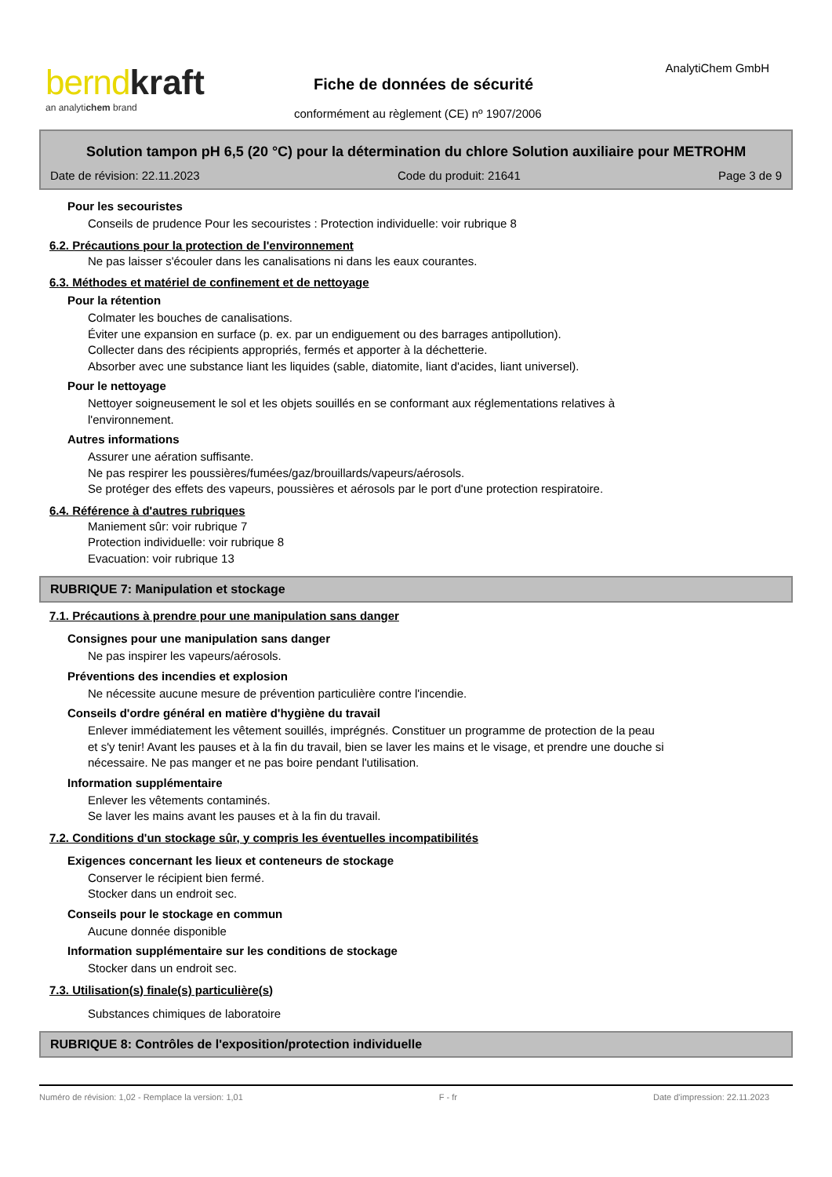bernd kraft
an analytichem brand
AnalytiChem GmbH
Fiche de données de sécurité
conformément au règlement (CE) nº 1907/2006
Solution tampon pH 6,5 (20 °C) pour la détermination du chlore Solution auxiliaire pour METROHM
Date de révision: 22.11.2023 Code du produit: 21641 Page 3 de 9
Pour les secouristes
Conseils de prudence Pour les secouristes : Protection individuelle: voir rubrique 8
6.2. Précautions pour la protection de l'environnement
Ne pas laisser s'écouler dans les canalisations ni dans les eaux courantes.
6.3. Méthodes et matériel de confinement et de nettoyage
Pour la rétention
Colmater les bouches de canalisations.
Éviter une expansion en surface (p. ex. par un endiguement ou des barrages antipollution).
Collecter dans des récipients appropriés, fermés et apporter à la déchetterie.
Absorber avec une substance liant les liquides (sable, diatomite, liant d'acides, liant universel).
Pour le nettoyage
Nettoyer soigneusement le sol et les objets souillés en se conformant aux réglementations relatives à
l'environnement.
Autres informations
Assurer une aération suffisante.
Ne pas respirer les poussières/fumées/gaz/brouillards/vapeurs/aérosols.
Se protéger des effets des vapeurs, poussières et aérosols par le port d'une protection respiratoire.
6.4. Référence à d'autres rubriques
Maniement sûr: voir rubrique 7
Protection individuelle: voir rubrique 8
Evacuation: voir rubrique 13
RUBRIQUE 7: Manipulation et stockage
7.1. Précautions à prendre pour une manipulation sans danger
Consignes pour une manipulation sans danger
Ne pas inspirer les vapeurs/aérosols.
Préventions des incendies et explosion
Ne nécessite aucune mesure de prévention particulière contre l'incendie.
Conseils d'ordre général en matière d'hygiène du travail
Enlever immédiatement les vêtement souillés, imprégnés. Constituer un programme de protection de la peau
et s'y tenir! Avant les pauses et à la fin du travail, bien se laver les mains et le visage, et prendre une douche si
nécessaire. Ne pas manger et ne pas boire pendant l'utilisation.
Information supplémentaire
Enlever les vêtements contaminés.
Se laver les mains avant les pauses et à la fin du travail.
7.2. Conditions d'un stockage sûr, y compris les éventuelles incompatibilités
Exigences concernant les lieux et conteneurs de stockage
Conserver le récipient bien fermé.
Stocker dans un endroit sec.
Conseils pour le stockage en commun
Aucune donnée disponible
Information supplémentaire sur les conditions de stockage
Stocker dans un endroit sec.
7.3. Utilisation(s) finale(s) particulière(s)
Substances chimiques de laboratoire
RUBRIQUE 8: Contrôles de l'exposition/protection individuelle
Numéro de révision: 1,02 - Remplace la version: 1,01 F - fr Date d'impression: 22.11.2023